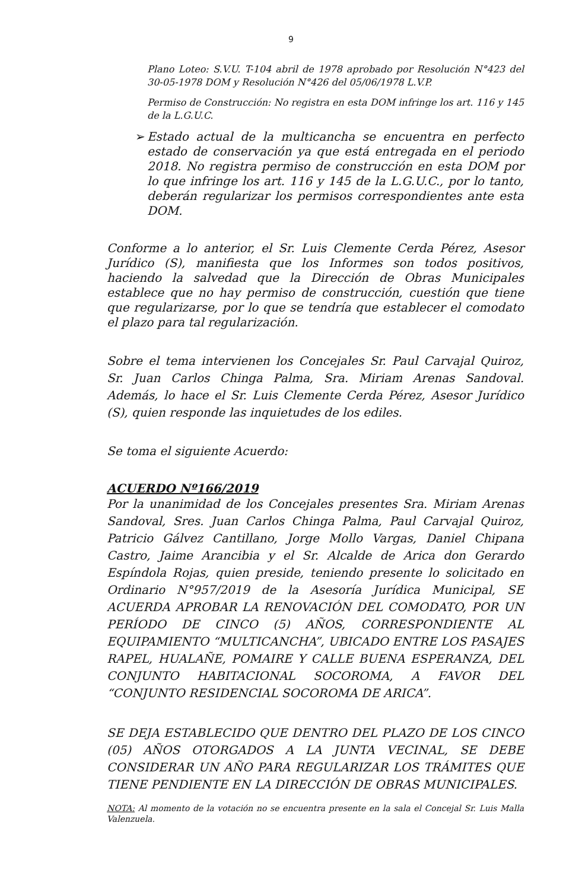9
Plano Loteo: S.V.U. T-104 abril de 1978 aprobado por Resolución N°423 del 30-05-1978 DOM y Resolución N°426 del 05/06/1978 L.V.P.
Permiso de Construcción: No registra en esta DOM infringe los art. 116 y 145 de la L.G.U.C.
➢ Estado actual de la multicancha se encuentra en perfecto estado de conservación ya que está entregada en el periodo 2018. No registra permiso de construcción en esta DOM por lo que infringe los art. 116 y 145 de la L.G.U.C., por lo tanto, deberán regularizar los permisos correspondientes ante esta DOM.
Conforme a lo anterior, el Sr. Luis Clemente Cerda Pérez, Asesor Jurídico (S), manifiesta que los Informes son todos positivos, haciendo la salvedad que la Dirección de Obras Municipales establece que no hay permiso de construcción, cuestión que tiene que regularizarse, por lo que se tendría que establecer el comodato el plazo para tal regularización.
Sobre el tema intervienen los Concejales Sr. Paul Carvajal Quiroz, Sr. Juan Carlos Chinga Palma, Sra. Miriam Arenas Sandoval. Además, lo hace el Sr. Luis Clemente Cerda Pérez, Asesor Jurídico (S), quien responde las inquietudes de los ediles.
Se toma el siguiente Acuerdo:
ACUERDO Nº166/2019
Por la unanimidad de los Concejales presentes Sra. Miriam Arenas Sandoval, Sres. Juan Carlos Chinga Palma, Paul Carvajal Quiroz, Patricio Gálvez Cantillano, Jorge Mollo Vargas, Daniel Chipana Castro, Jaime Arancibia y el Sr. Alcalde de Arica don Gerardo Espíndola Rojas, quien preside, teniendo presente lo solicitado en Ordinario N°957/2019 de la Asesoría Jurídica Municipal, SE ACUERDA APROBAR LA RENOVACIÓN DEL COMODATO, POR UN PERÍODO DE CINCO (5) AÑOS, CORRESPONDIENTE AL EQUIPAMIENTO “MULTICANCHA”, UBICADO ENTRE LOS PASAJES RAPEL, HUALAÑE, POMAIRE Y CALLE BUENA ESPERANZA, DEL CONJUNTO HABITACIONAL SOCOROMA, A FAVOR DEL “CONJUNTO RESIDENCIAL SOCOROMA DE ARICA”.
SE DEJA ESTABLECIDO QUE DENTRO DEL PLAZO DE LOS CINCO (05) AÑOS OTORGADOS A LA JUNTA VECINAL, SE DEBE CONSIDERAR UN AÑO PARA REGULARIZAR LOS TRÁMITES QUE TIENE PENDIENTE EN LA DIRECCIÓN DE OBRAS MUNICIPALES.
NOTA: Al momento de la votación no se encuentra presente en la sala el Concejal Sr. Luis Malla Valenzuela.